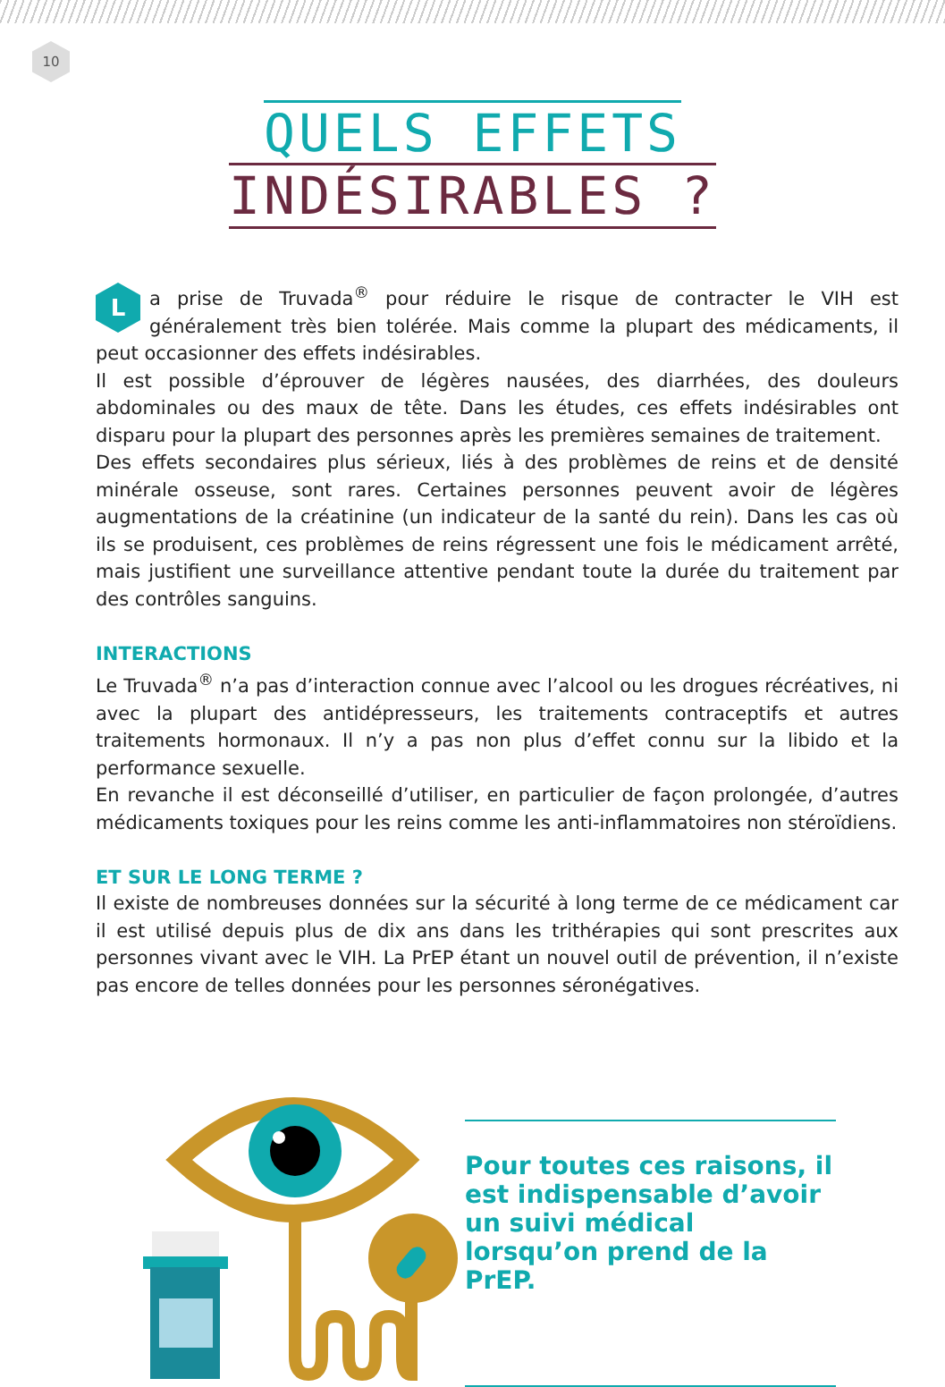10
QUELS EFFETS
INDÉSIRABLES ?
La prise de Truvada<sup>®</sup> pour réduire le risque de contracter le VIH est généralement très bien tolérée. Mais comme la plupart des médicaments, il peut occasionner des effets indésirables.
Il est possible d’éprouver de légères nausées, des diarrhées, des douleurs abdominales ou des maux de tête. Dans les études, ces effets indésirables ont disparu pour la plupart des personnes après les premières semaines de traitement.
Des effets secondaires plus sérieux, liés à des problèmes de reins et de densité minérale osseuse, sont rares. Certaines personnes peuvent avoir de légères augmentations de la créatinine (un indicateur de la santé du rein). Dans les cas où ils se produisent, ces problèmes de reins régressent une fois le médicament arrêté, mais justifient une surveillance attentive pendant toute la durée du traitement par des contrôles sanguins.
INTERACTIONS
Le Truvada<sup>®</sup> n’a pas d’interaction connue avec l’alcool ou les drogues récréatives, ni avec la plupart des antidépresseurs, les traitements contraceptifs et autres traitements hormonaux. Il n’y a pas non plus d’effet connu sur la libido et la performance sexuelle.
En revanche il est déconseillé d’utiliser, en particulier de façon prolongée, d’autres médicaments toxiques pour les reins comme les anti-inflammatoires non stéroïdiens.
ET SUR LE LONG TERME ?
Il existe de nombreuses données sur la sécurité à long terme de ce médicament car il est utilisé depuis plus de dix ans dans les trithérapies qui sont prescrites aux personnes vivant avec le VIH. La PrEP étant un nouvel outil de prévention, il n’existe pas encore de telles données pour les personnes séronégatives.
Pour toutes ces raisons, il est indispensable d’avoir un suivi médical lorsqu’on prend de la PrEP.